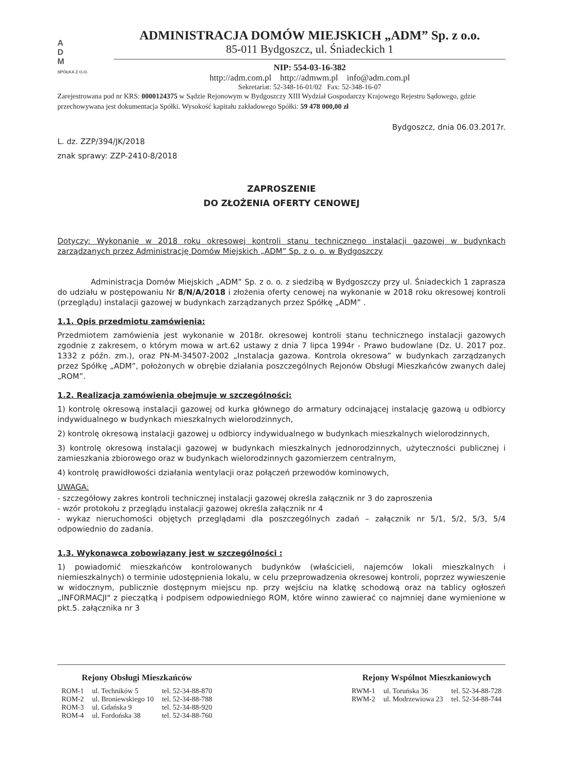A
D
M
SPÓŁKA Z O.O.
ADMINISTRACJA DOMÓW MIEJSKICH „ADM” Sp. z o.o.
85-011 Bydgoszcz, ul. Śniadeckich 1
NIP: 554-03-16-382
http://adm.com.pl http://admwm.pl info@adm.com.pl
Sekretariat: 52-348-16-01/02 Fax: 52-348-16-07
Zarejestrowana pod nr KRS: 0000124375 w Sądzie Rejonowym w Bydgoszczy XIII Wydział Gospodarczy Krajowego Rejestru Sądowego, gdzie przechowywana jest dokumentacja Spółki. Wysokość kapitału zakładowego Spółki: 59 478 000,00 zł
Bydgoszcz, dnia 06.03.2017r.
L. dz. ZZP/394/JK/2018
znak sprawy: ZZP-2410-8/2018
ZAPROSZENIE
DO ZŁOŻENIA OFERTY CENOWEJ
Dotyczy: Wykonanie w 2018 roku okresowej kontroli stanu technicznego instalacji gazowej w budynkach zarządzanych przez Administrację Domów Miejskich „ADM” Sp. z o. o. w Bydgoszczy
Administracja Domów Miejskich „ADM” Sp. z o. o. z siedzibą w Bydgoszczy przy ul. Śniadeckich 1 zaprasza do udziału w postępowaniu Nr 8/N/A/2018 i złożenia oferty cenowej na wykonanie w 2018 roku okresowej kontroli (przeglądu) instalacji gazowej w budynkach zarządzanych przez Spółkę „ADM” .
1.1. Opis przedmiotu zamówienia:
Przedmiotem zamówienia jest wykonanie w 2018r. okresowej kontroli stanu technicznego instalacji gazowych zgodnie z zakresem, o którym mowa w art.62 ustawy z dnia 7 lipca 1994r - Prawo budowlane (Dz. U. 2017 poz. 1332 z późn. zm.), oraz PN-M-34507-2002 „Instalacja gazowa. Kontrola okresowa” w budynkach zarządzanych przez Spółkę „ADM”, położonych w obrębie działania poszczególnych Rejonów Obsługi Mieszkańców zwanych dalej „ROM”.
1.2. Realizacja zamówienia obejmuje w szczególności:
1) kontrolę okresową instalacji gazowej od kurka głównego do armatury odcinającej instalację gazową u odbiorcy indywidualnego w budynkach mieszkalnych wielorodzinnych,
2) kontrolę okresową instalacji gazowej u odbiorcy indywidualnego w budynkach mieszkalnych wielorodzinnych,
3) kontrolę okresową instalacji gazowej w budynkach mieszkalnych jednorodzinnych, użyteczności publicznej i zamieszkania zbiorowego oraz w budynkach wielorodzinnych gazomierzem centralnym,
4) kontrolę prawidłowości działania wentylacji oraz połączeń przewodów kominowych,
UWAGA:
- szczegółowy zakres kontroli technicznej instalacji gazowej określa załącznik nr 3 do zaproszenia
- wzór protokołu z przeglądu instalacji gazowej określa załącznik nr 4
- wykaz nieruchomości objętych przeglądami dla poszczególnych zadań – załącznik nr 5/1, 5/2, 5/3, 5/4 odpowiednio do zadania.
1.3. Wykonawca zobowiązany jest w szczególności :
1) powiadomić mieszkańców kontrolowanych budynków (właścicieli, najemców lokali mieszkalnych i niemieszkalnych) o terminie udostępnienia lokalu, w celu przeprowadzenia okresowej kontroli, poprzez wywieszenie w widocznym, publicznie dostępnym miejscu np. przy wejściu na klatkę schodową oraz na tablicy ogłoszeń „INFORMACJI" z pieczątką i podpisem odpowiedniego ROM, które winno zawierać co najmniej dane wymienione w pkt.5. załącznika nr 3
| Rejony Obsługi Mieszkańców | | |
| --- | --- | --- |
| ROM-1 | ul. Techników 5 | tel. 52-34-88-870 |
| ROM-2 | ul. Broniewskiego 10 | tel. 52-34-88-788 |
| ROM-3 | ul. Gdańska 9 | tel. 52-34-88-920 |
| ROM-4 | ul. Fordońska 38 | tel. 52-34-88-760 |
| Rejony Wspólnot Mieszkaniowych | | |
| --- | --- | --- |
| RWM-1 | ul. Toruńska 36 | tel. 52-34-88-728 |
| RWM-2 | ul. Modrzewiowa 23 | tel. 52-34-88-744 |